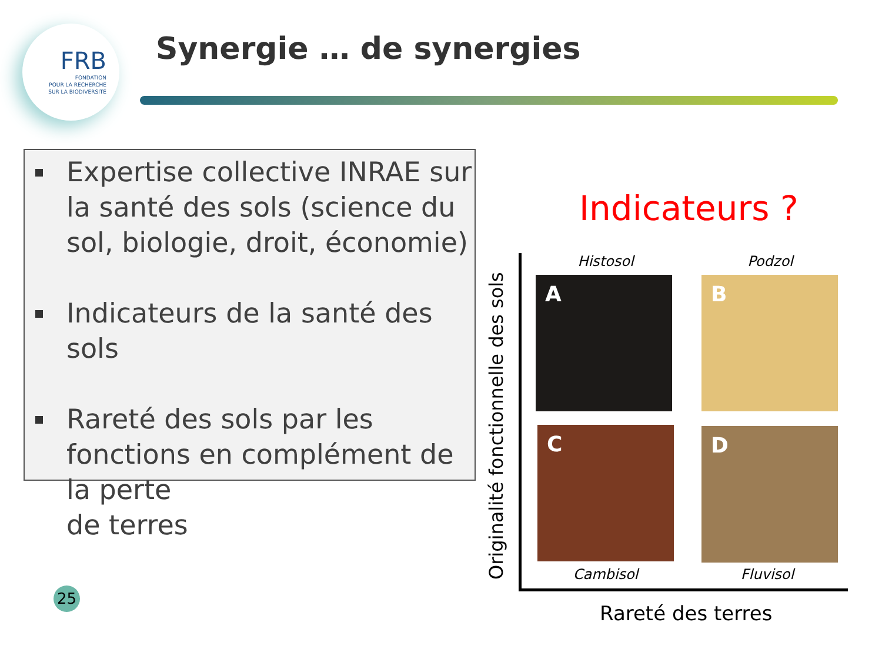FRB
FONDATION
POUR LA RECHERCHE
SUR LA BIODIVERSITÉ
Synergie … de synergies
Expertise collective INRAE sur la santé des sols (science du sol, biologie, droit, économie)
Indicateurs de la santé des sols
Rareté des sols par les fonctions en complément de la perte
de terres
25
Indicateurs ?
Originalité fonctionnelle des sols
Histosol Podzol
A B
C D
Cambisol Fluvisol
Rareté des terres